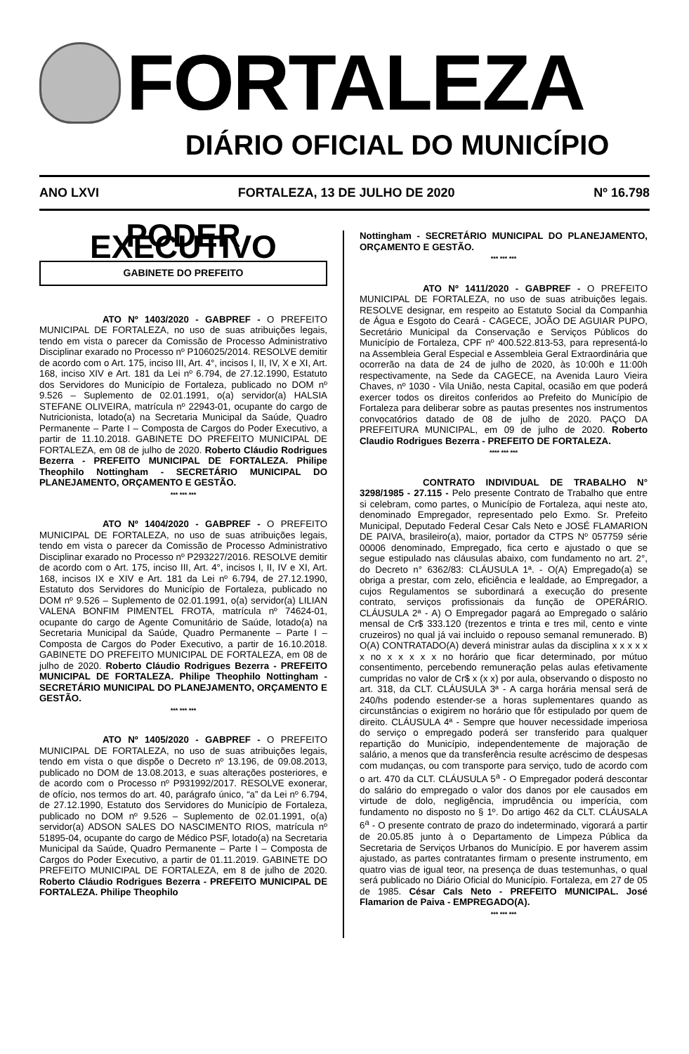FORTALEZA
DIÁRIO OFICIAL DO MUNICÍPIO
ANO LXVI FORTALEZA, 13 DE JULHO DE 2020 Nº 16.798
PODER EXECUTIVO
GABINETE DO PREFEITO
ATO Nº 1403/2020 - GABPREF - O PREFEITO MUNICIPAL DE FORTALEZA, no uso de suas atribuições legais, tendo em vista o parecer da Comissão de Processo Administrativo Disciplinar exarado no Processo nº P106025/2014. RESOLVE demitir de acordo com o Art. 175, inciso III, Art. 4°, incisos I, II, IV, X e XI, Art. 168, inciso XIV e Art. 181 da Lei nº 6.794, de 27.12.1990, Estatuto dos Servidores do Município de Fortaleza, publicado no DOM nº 9.526 – Suplemento de 02.01.1991, o(a) servidor(a) HALSIA STEFANE OLIVEIRA, matrícula nº 22943-01, ocupante do cargo de Nutricionista, lotado(a) na Secretaria Municipal da Saúde, Quadro Permanente – Parte I – Composta de Cargos do Poder Executivo, a partir de 11.10.2018. GABINETE DO PREFEITO MUNICIPAL DE FORTALEZA, em 08 de julho de 2020. Roberto Cláudio Rodrigues Bezerra - PREFEITO MUNICIPAL DE FORTALEZA. Philipe Theophilo Nottingham - SECRETÁRIO MUNICIPAL DO PLANEJAMENTO, ORÇAMENTO E GESTÃO.
*** *** ***
ATO Nº 1404/2020 - GABPREF - O PREFEITO MUNICIPAL DE FORTALEZA, no uso de suas atribuições legais, tendo em vista o parecer da Comissão de Processo Administrativo Disciplinar exarado no Processo nº P293227/2016. RESOLVE demitir de acordo com o Art. 175, inciso III, Art. 4°, incisos I, II, IV e XI, Art. 168, incisos IX e XIV e Art. 181 da Lei nº 6.794, de 27.12.1990, Estatuto dos Servidores do Município de Fortaleza, publicado no DOM nº 9.526 – Suplemento de 02.01.1991, o(a) servidor(a) LILIAN VALENA BONFIM PIMENTEL FROTA, matrícula nº 74624-01, ocupante do cargo de Agente Comunitário de Saúde, lotado(a) na Secretaria Municipal da Saúde, Quadro Permanente – Parte I – Composta de Cargos do Poder Executivo, a partir de 16.10.2018. GABINETE DO PREFEITO MUNICIPAL DE FORTALEZA, em 08 de julho de 2020. Roberto Cláudio Rodrigues Bezerra - PREFEITO MUNICIPAL DE FORTALEZA. Philipe Theophilo Nottingham - SECRETÁRIO MUNICIPAL DO PLANEJAMENTO, ORÇAMENTO E GESTÃO.
*** *** ***
ATO Nº 1405/2020 - GABPREF - O PREFEITO MUNICIPAL DE FORTALEZA, no uso de suas atribuições legais, tendo em vista o que dispõe o Decreto nº 13.196, de 09.08.2013, publicado no DOM de 13.08.2013, e suas alterações posteriores, e de acordo com o Processo nº P931992/2017. RESOLVE exonerar, de ofício, nos termos do art. 40, parágrafo único, “a” da Lei nº 6.794, de 27.12.1990, Estatuto dos Servidores do Município de Fortaleza, publicado no DOM nº 9.526 – Suplemento de 02.01.1991, o(a) servidor(a) ADSON SALES DO NASCIMENTO RIOS, matrícula nº 51895-04, ocupante do cargo de Médico PSF, lotado(a) na Secretaria Municipal da Saúde, Quadro Permanente – Parte I – Composta de Cargos do Poder Executivo, a partir de 01.11.2019. GABINETE DO PREFEITO MUNICIPAL DE FORTALEZA, em 8 de julho de 2020. Roberto Cláudio Rodrigues Bezerra - PREFEITO MUNICIPAL DE FORTALEZA. Philipe Theophilo
Nottingham - SECRETÁRIO MUNICIPAL DO PLANEJAMENTO, ORÇAMENTO E GESTÃO.
*** *** ***
ATO Nº 1411/2020 - GABPREF - O PREFEITO MUNICIPAL DE FORTALEZA, no uso de suas atribuições legais. RESOLVE designar, em respeito ao Estatuto Social da Companhia de Água e Esgoto do Ceará - CAGECE, JOÃO DE AGUIAR PUPO, Secretário Municipal da Conservação e Serviços Públicos do Município de Fortaleza, CPF nº 400.522.813-53, para representá-lo na Assembleia Geral Especial e Assembleia Geral Extraordinária que ocorrerão na data de 24 de julho de 2020, às 10:00h e 11:00h respectivamente, na Sede da CAGECE, na Avenida Lauro Vieira Chaves, nº 1030 - Vila União, nesta Capital, ocasião em que poderá exercer todos os direitos conferidos ao Prefeito do Município de Fortaleza para deliberar sobre as pautas presentes nos instrumentos convocatórios datado de 08 de julho de 2020. PAÇO DA PREFEITURA MUNICIPAL, em 09 de julho de 2020. Roberto Claudio Rodrigues Bezerra - PREFEITO DE FORTALEZA.
**** *** ***
CONTRATO INDIVIDUAL DE TRABALHO N° 3298/1985 - 27.115 - Pelo presente Contrato de Trabalho que entre si celebram, como partes, o Município de Fortaleza, aqui neste ato, denominado Empregador, representado pelo Exmo. Sr. Prefeito Municipal, Deputado Federal Cesar Cals Neto e JOSÉ FLAMARION DE PAIVA, brasileiro(a), maior, portador da CTPS Nº 057759 série 00006 denominado, Empregado, fica certo e ajustado o que se segue estipulado nas cláusulas abaixo, com fundamento no art. 2°, do Decreto n° 6362/83: CLÁUSULA 1ª. - O(A) Empregado(a) se obriga a prestar, com zelo, eficiência e lealdade, ao Empregador, a cujos Regulamentos se subordinará a execução do presente contrato, serviços profissionais da função de OPERÁRIO. CLÁUSULA 2ª - A) O Empregador pagará ao Empregado o salário mensal de Cr$ 333.120 (trezentos e trinta e tres mil, cento e vinte cruzeiros) no qual já vai incluido o repouso semanal remunerado. B) O(A) CONTRATADO(A) deverá ministrar aulas da disciplina x x x x x x no x x x x x no horário que ficar determinado, por mútuo consentimento, percebendo remuneração pelas aulas efetivamente cumpridas no valor de Cr$ x (x x) por aula, observando o disposto no art. 318, da CLT. CLÁUSULA 3ª - A carga horária mensal será de 240/hs podendo estender-se a horas suplementares quando as circunstâncias o exigirem no horário que fôr estipulado por quem de direito. CLÁUSULA 4ª - Sempre que houver necessidade imperiosa do serviço o empregado poderá ser transferido para qualquer repartição do Município, independentemente de majoração de salário, a menos que da transferência resulte acréscimo de despesas com mudanças, ou com transporte para serviço, tudo de acordo com o art. 470 da CLT. CLÁUSULA 5<sup>a</sup> - O Empregador poderá descontar do salário do empregado o valor dos danos por ele causados em virtude de dolo, negligência, imprudência ou imperícia, com fundamento no disposto no § 1º. Do artigo 462 da CLT. CLÁUSALA 6<sup>a</sup> - O presente contrato de prazo do indeterminado, vigorará a partir de 20.05.85 junto à o Departamento de Limpeza Pública da Secretaria de Serviços Urbanos do Município. E por haverem assim ajustado, as partes contratantes firmam o presente instrumento, em quatro vias de igual teor, na presença de duas testemunhas, o qual será publicado no Diário Oficial do Município. Fortaleza, em 27 de 05 de 1985. César Cals Neto - PREFEITO MUNICIPAL. José Flamarion de Paiva - EMPREGADO(A).
*** *** ***